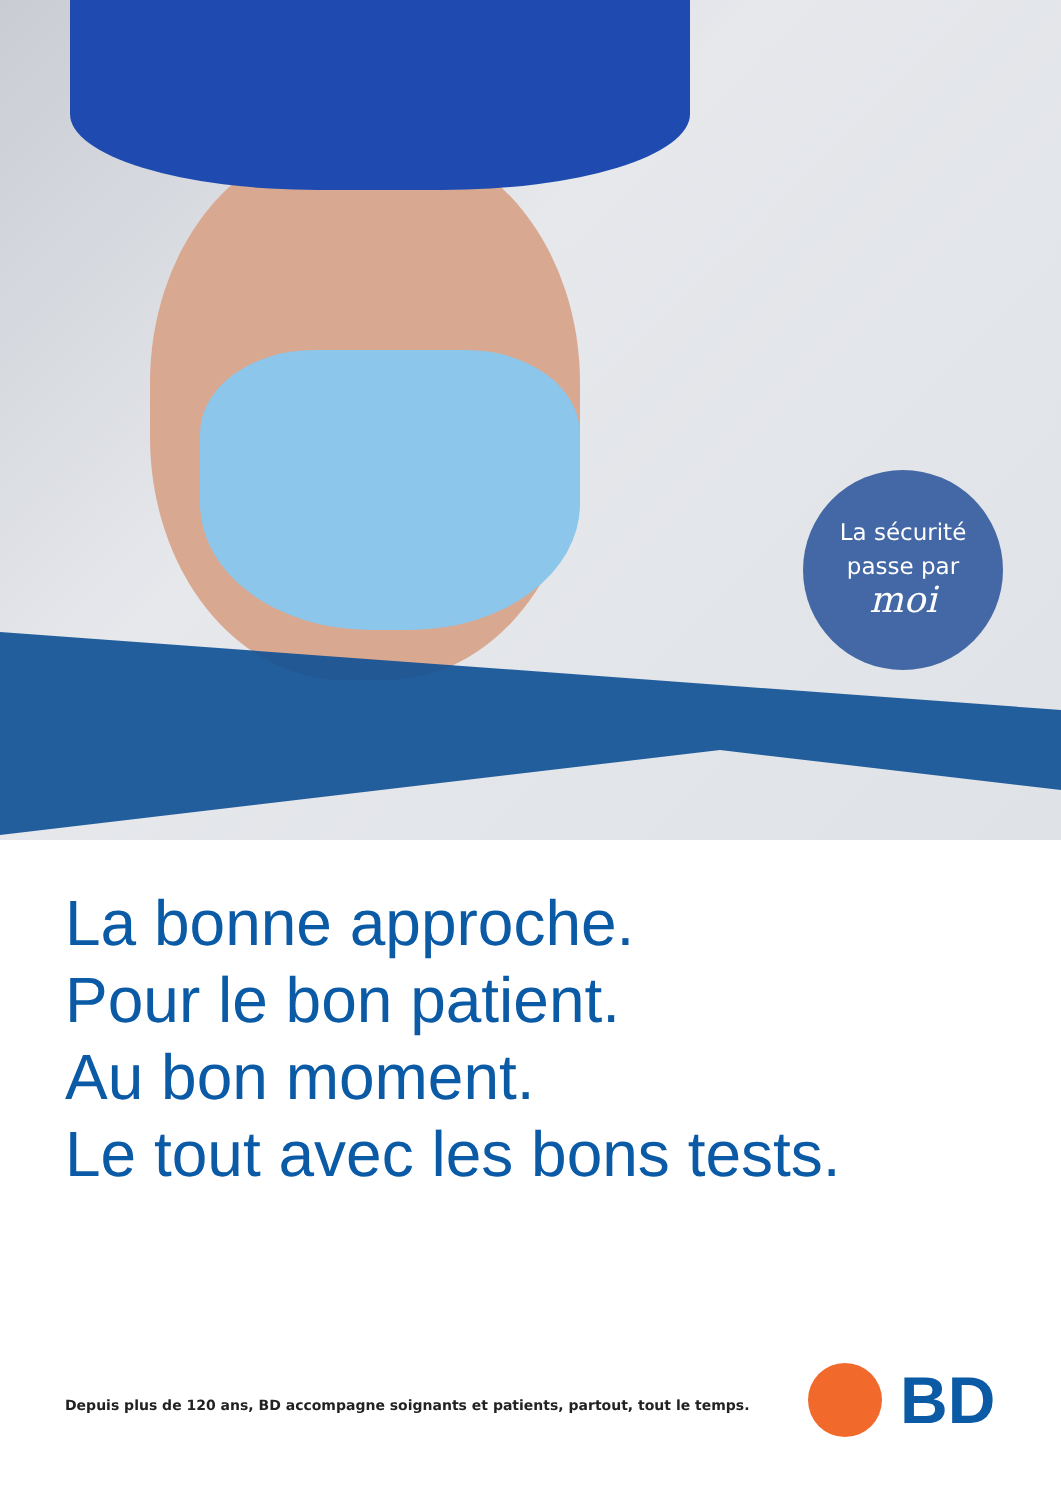La sécurité
passe par
moi
La bonne approche.
Pour le bon patient.
Au bon moment.
Le tout avec les bons tests.
Depuis plus de 120 ans, BD accompagne soignants et patients, partout, tout le temps.
BD